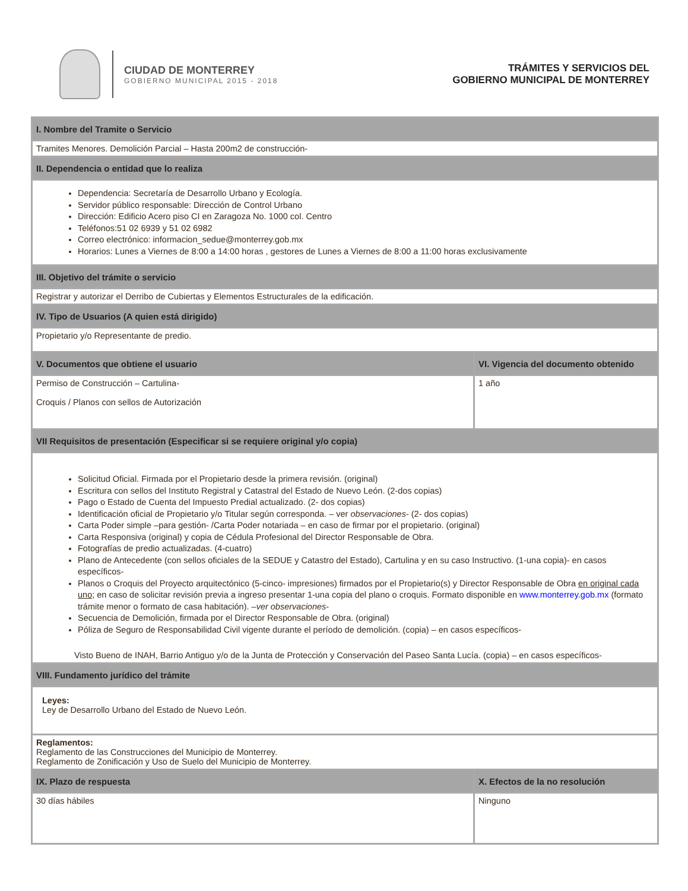CIUDAD DE MONTERREY
GOBIERNO MUNICIPAL 2015 - 2018
TRÁMITES Y SERVICIOS DEL
GOBIERNO MUNICIPAL DE MONTERREY
| I. Nombre del Tramite o Servicio | |
| --- | --- |
| Tramites Menores. Demolición Parcial – Hasta 200m2 de construcción- | |
| II. Dependencia o entidad que lo realiza | |
| Dependencia: Secretaría de Desarrollo Urbano y Ecología. Servidor público responsable: Dirección de Control Urbano Dirección: Edificio Acero piso CI en Zaragoza No. 1000 col. Centro Teléfonos:51 02 6939 y 51 02 6982 Correo electrónico: informacion_sedue@monterrey.gob.mx Horarios: Lunes a Viernes de 8:00 a 14:00 horas , gestores de Lunes a Viernes de 8:00 a 11:00 horas exclusivamente | |
| III. Objetivo del trámite o servicio | |
| Registrar y autorizar el Derribo de Cubiertas y Elementos Estructurales de la edificación. | |
| IV. Tipo de Usuarios (A quien está dirigido) | |
| Propietario y/o Representante de predio. | |
| V. Documentos que obtiene el usuario | VI. Vigencia del documento obtenido |
| Permiso de Construcción – Cartulina- Croquis / Planos con sellos de Autorización | 1 año |
| VII Requisitos de presentación (Especificar si se requiere original y/o copia) | |
| Solicitud Oficial. Firmada por el Propietario desde la primera revisión. (original) Escritura con sellos del Instituto Registral y Catastral del Estado de Nuevo León. (2-dos copias) Pago o Estado de Cuenta del Impuesto Predial actualizado. (2- dos copias) Identificación oficial de Propietario y/o Titular según corresponda. – ver observaciones - (2- dos copias) Carta Poder simple –para gestión- /Carta Poder notariada – en caso de firmar por el propietario. (original) Carta Responsiva (original) y copia de Cédula Profesional del Director Responsable de Obra. Fotografías de predio actualizadas. (4-cuatro) Plano de Antecedente (con sellos oficiales de la SEDUE y Catastro del Estado), Cartulina y en su caso Instructivo. (1-una copia)- en casos específicos- Planos o Croquis del Proyecto arquitectónico (5-cinco- impresiones) firmados por el Propietario(s) y Director Responsable de Obra en original cada uno ; en caso de solicitar revisión previa a ingreso presentar 1-una copia del plano o croquis. Formato disponible en www.monterrey.gob.mx (formato trámite menor o formato de casa habitación). – ver observaciones - Secuencia de Demolición, firmada por el Director Responsable de Obra. (original) Póliza de Seguro de Responsabilidad Civil vigente durante el período de demolición. (copia) – en casos específicos- Visto Bueno de INAH, Barrio Antiguo y/o de la Junta de Protección y Conservación del Paseo Santa Lucía. (copia) – en casos específicos- | |
| VIII. Fundamento jurídico del trámite | |
| Leyes: Ley de Desarrollo Urbano del Estado de Nuevo León. | |
| Reglamentos: Reglamento de las Construcciones del Municipio de Monterrey. Reglamento de Zonificación y Uso de Suelo del Municipio de Monterrey. | |
| IX. Plazo de respuesta | X. Efectos de la no resolución |
| 30 días hábiles | Ninguno |